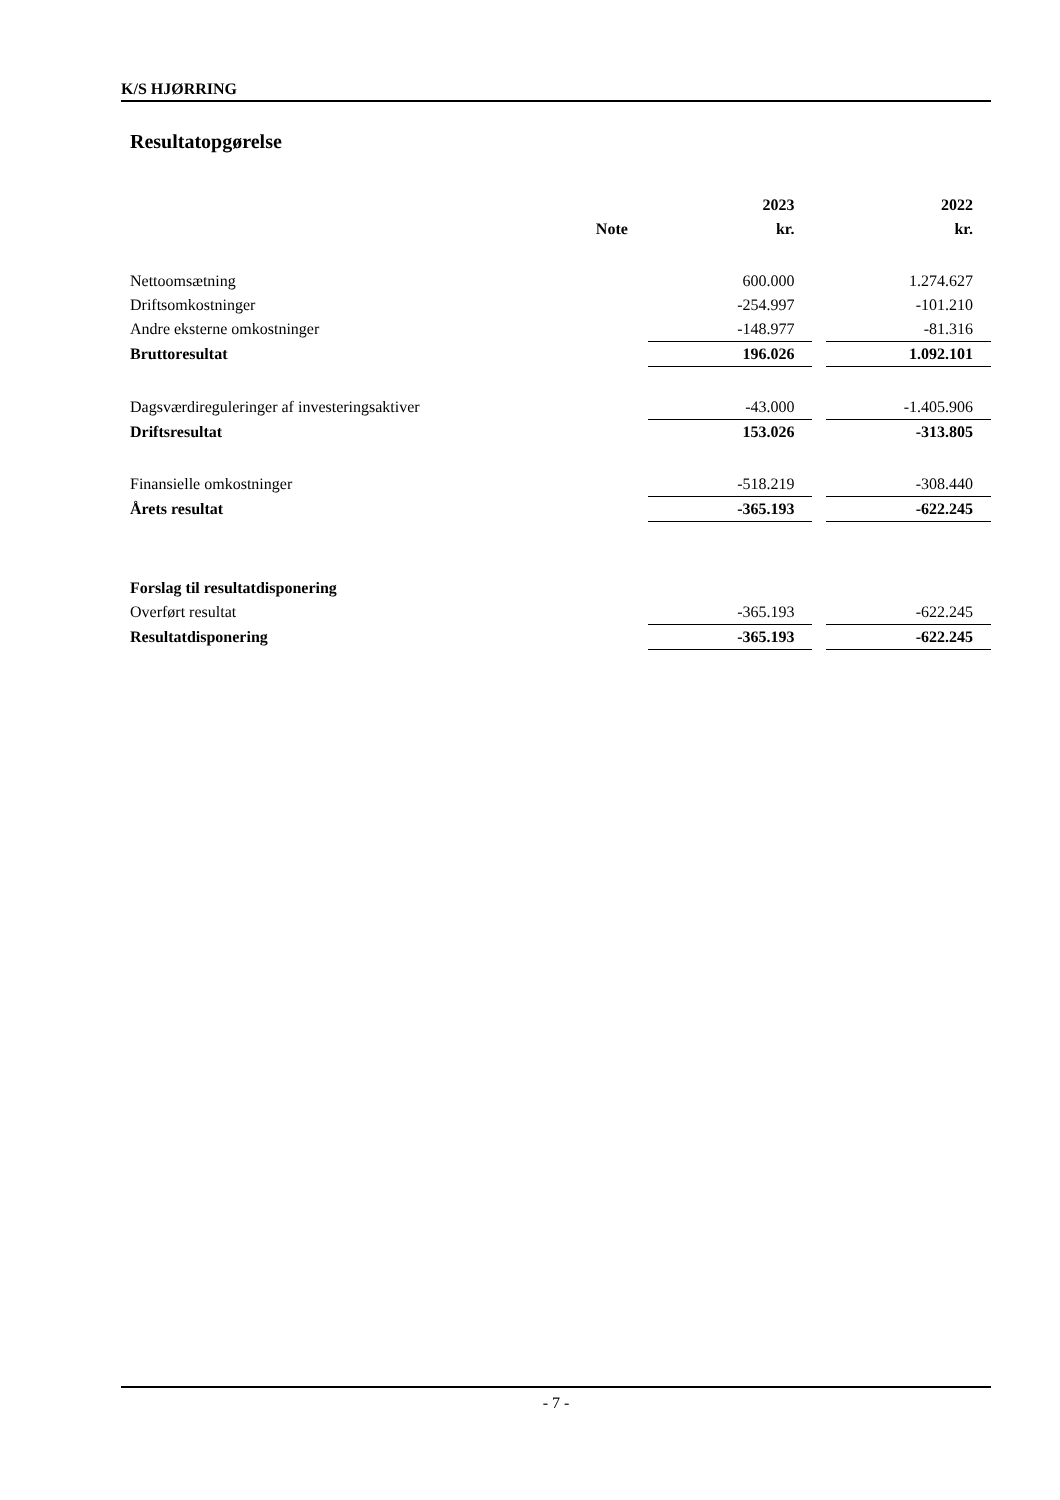K/S HJØRRING
Resultatopgørelse
| | | 2023 | | 2022 |
| Note | | kr. | | kr. |
| Nettoomsætning | | 600.000 | | 1.274.627 |
| Driftsomkostninger | | -254.997 | | -101.210 |
| Andre eksterne omkostninger | | -148.977 | | -81.316 |
| Bruttoresultat | | 196.026 | | 1.092.101 |
| Dagsværdireguleringer af investeringsaktiver | | -43.000 | | -1.405.906 |
| Driftsresultat | | 153.026 | | -313.805 |
| Finansielle omkostninger | | -518.219 | | -308.440 |
| Årets resultat | | -365.193 | | -622.245 |
| Forslag til resultatdisponering | | | | |
| Overført resultat | | -365.193 | | -622.245 |
| Resultatdisponering | | -365.193 | | -622.245 |
- 7 -